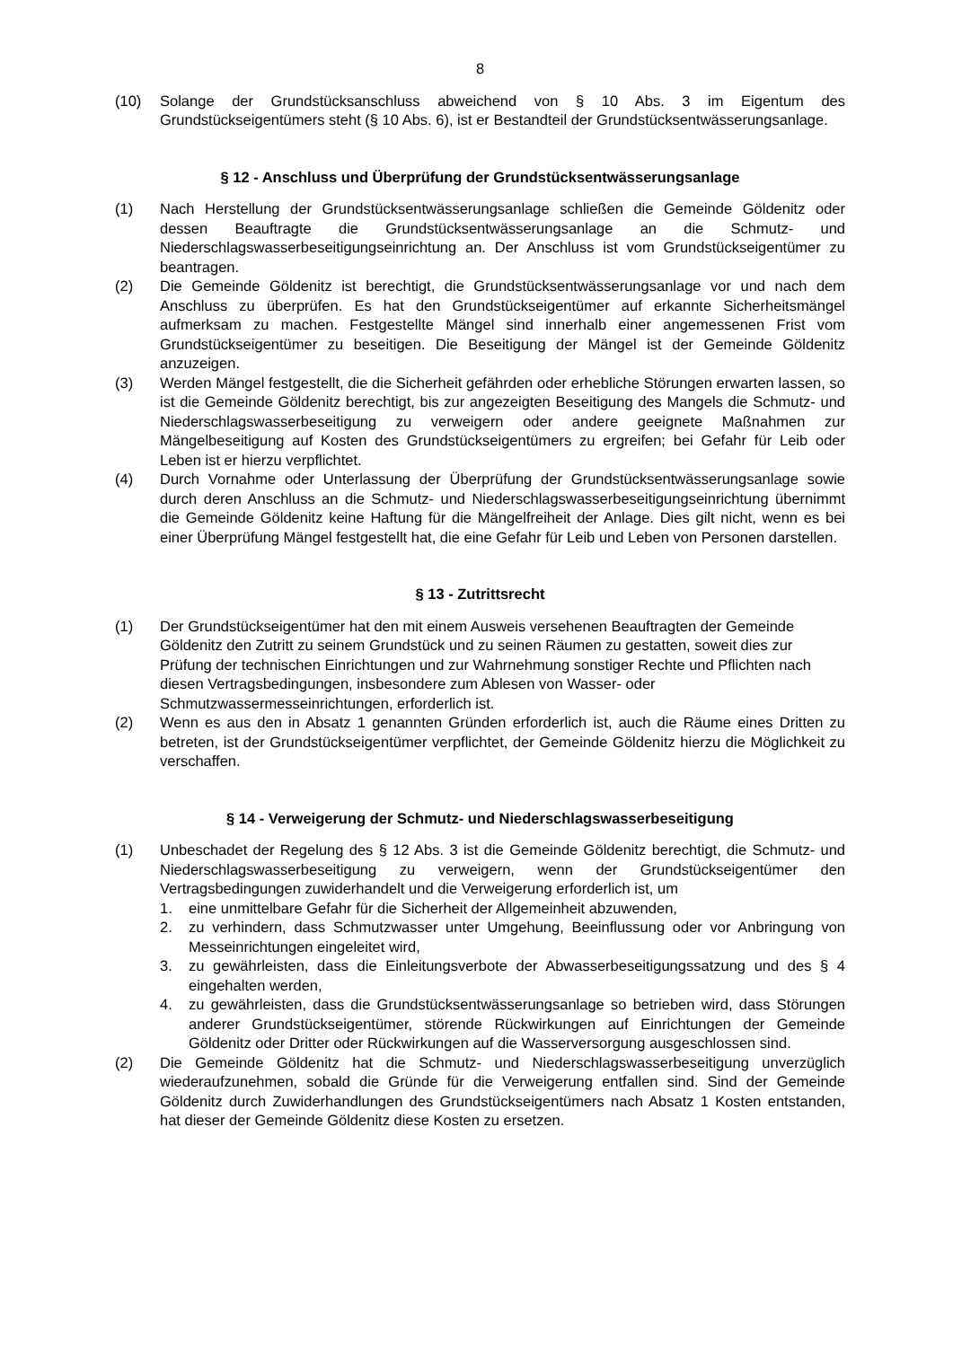8
(10) Solange der Grundstücksanschluss abweichend von § 10 Abs. 3 im Eigentum des Grundstückseigentümers steht (§ 10 Abs. 6), ist er Bestandteil der Grundstücksentwässerungsanlage.
§ 12 - Anschluss und Überprüfung der Grundstücksentwässerungsanlage
(1) Nach Herstellung der Grundstücksentwässerungsanlage schließen die Gemeinde Göldenitz oder dessen Beauftragte die Grundstücksentwässerungsanlage an die Schmutz- und Niederschlagswasserbeseitigungseinrichtung an. Der Anschluss ist vom Grundstückseigentümer zu beantragen.
(2) Die Gemeinde Göldenitz ist berechtigt, die Grundstücksentwässerungsanlage vor und nach dem Anschluss zu überprüfen. Es hat den Grundstückseigentümer auf erkannte Sicherheitsmängel aufmerksam zu machen. Festgestellte Mängel sind innerhalb einer angemessenen Frist vom Grundstückseigentümer zu beseitigen. Die Beseitigung der Mängel ist der Gemeinde Göldenitz anzuzeigen.
(3) Werden Mängel festgestellt, die die Sicherheit gefährden oder erhebliche Störungen erwarten lassen, so ist die Gemeinde Göldenitz berechtigt, bis zur angezeigten Beseitigung des Mangels die Schmutz- und Niederschlagswasserbeseitigung zu verweigern oder andere geeignete Maßnahmen zur Mängelbeseitigung auf Kosten des Grundstückseigentümers zu ergreifen; bei Gefahr für Leib oder Leben ist er hierzu verpflichtet.
(4) Durch Vornahme oder Unterlassung der Überprüfung der Grundstücksentwässerungsanlage sowie durch deren Anschluss an die Schmutz- und Niederschlagswasserbeseitigungseinrichtung übernimmt die Gemeinde Göldenitz keine Haftung für die Mängelfreiheit der Anlage. Dies gilt nicht, wenn es bei einer Überprüfung Mängel festgestellt hat, die eine Gefahr für Leib und Leben von Personen darstellen.
§ 13 - Zutrittsrecht
(1) Der Grundstückseigentümer hat den mit einem Ausweis versehenen Beauftragten der Gemeinde Göldenitz den Zutritt zu seinem Grundstück und zu seinen Räumen zu gestatten, soweit dies zur Prüfung der technischen Einrichtungen und zur Wahrnehmung sonstiger Rechte und Pflichten nach diesen Vertragsbedingungen, insbesondere zum Ablesen von Wasser- oder Schmutzwassermesseinrichtungen, erforderlich ist.
(2) Wenn es aus den in Absatz 1 genannten Gründen erforderlich ist, auch die Räume eines Dritten zu betreten, ist der Grundstückseigentümer verpflichtet, der Gemeinde Göldenitz hierzu die Möglichkeit zu verschaffen.
§ 14 - Verweigerung der Schmutz- und Niederschlagswasserbeseitigung
(1) Unbeschadet der Regelung des § 12 Abs. 3 ist die Gemeinde Göldenitz berechtigt, die Schmutz- und Niederschlagswasserbeseitigung zu verweigern, wenn der Grundstückseigentümer den Vertragsbedingungen zuwiderhandelt und die Verweigerung erforderlich ist, um
1. eine unmittelbare Gefahr für die Sicherheit der Allgemeinheit abzuwenden,
2. zu verhindern, dass Schmutzwasser unter Umgehung, Beeinflussung oder vor Anbringung von Messeinrichtungen eingeleitet wird,
3. zu gewährleisten, dass die Einleitungsverbote der Abwasserbeseitigungssatzung und des § 4 eingehalten werden,
4. zu gewährleisten, dass die Grundstücksentwässerungsanlage so betrieben wird, dass Störungen anderer Grundstückseigentümer, störende Rückwirkungen auf Einrichtungen der Gemeinde Göldenitz oder Dritter oder Rückwirkungen auf die Wasserversorgung ausgeschlossen sind.
(2) Die Gemeinde Göldenitz hat die Schmutz- und Niederschlagswasserbeseitigung unverzüglich wiederaufzunehmen, sobald die Gründe für die Verweigerung entfallen sind. Sind der Gemeinde Göldenitz durch Zuwiderhandlungen des Grundstückseigentümers nach Absatz 1 Kosten entstanden, hat dieser der Gemeinde Göldenitz diese Kosten zu ersetzen.